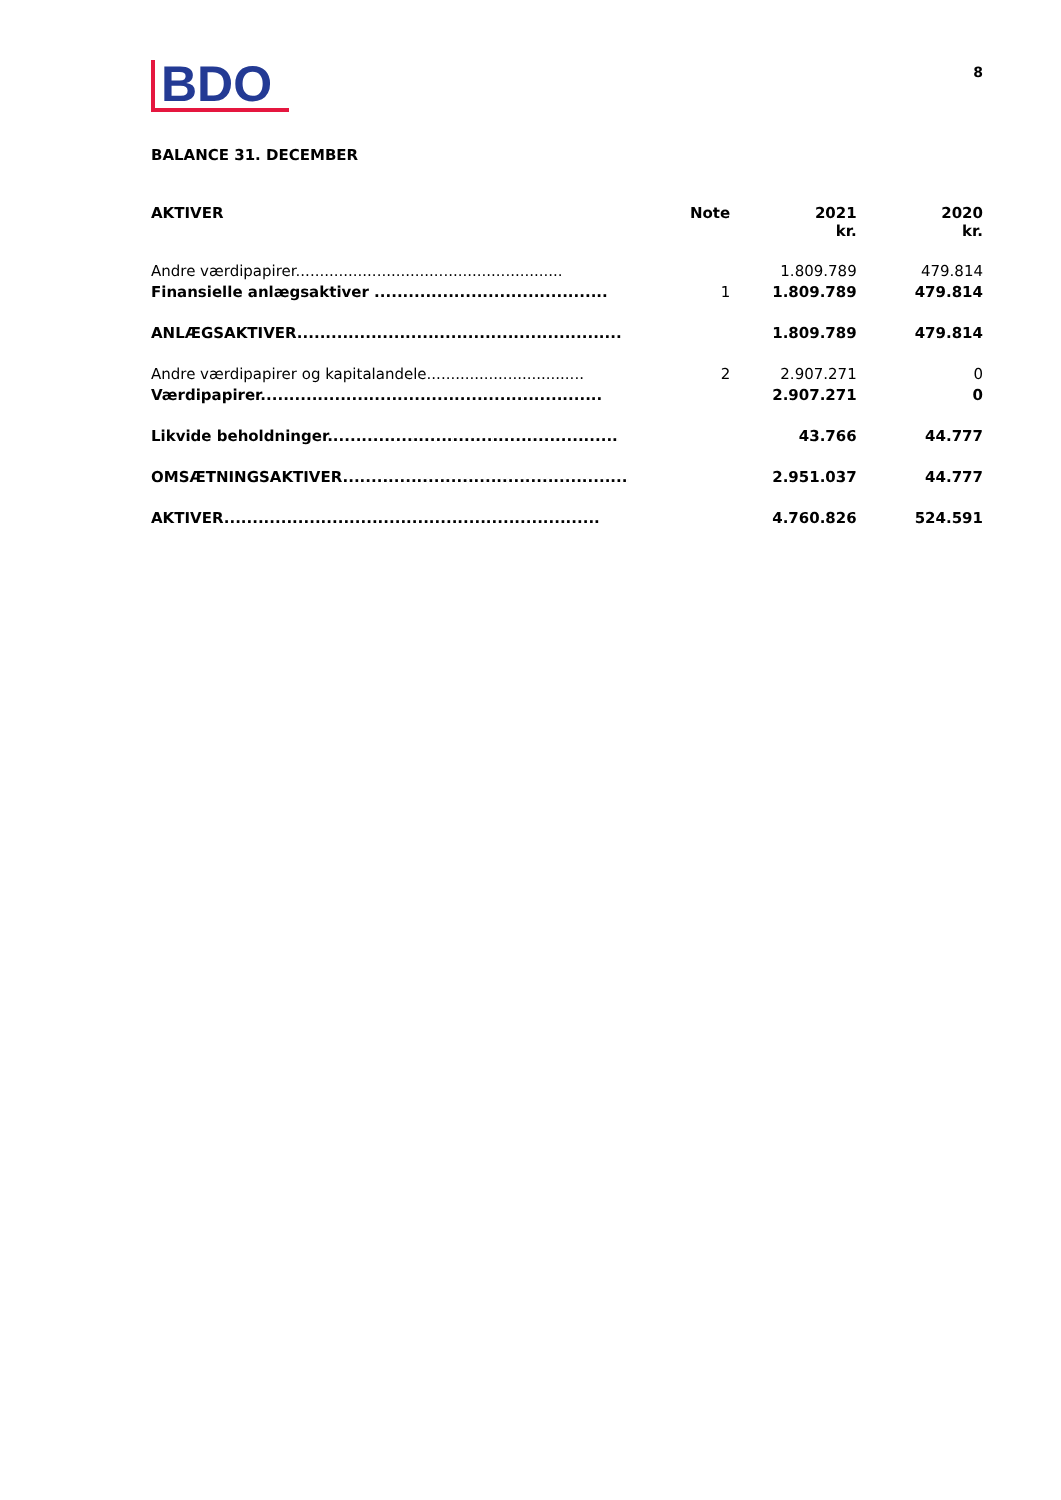BDO
8
BALANCE 31. DECEMBER
| AKTIVER | Note | 2021 kr. | 2020 kr. |
| --- | --- | --- | --- |
| Andre værdipapirer........................................................ | | 1.809.789 | 479.814 |
| Finansielle anlægsaktiver ......................................... | 1 | 1.809.789 | 479.814 |
| ANLÆGSAKTIVER......................................................... | | 1.809.789 | 479.814 |
| Andre værdipapirer og kapitalandele................................. | 2 | 2.907.271 | 0 |
| Værdipapirer............................................................ | | 2.907.271 | 0 |
| Likvide beholdninger................................................... | | 43.766 | 44.777 |
| OMSÆTNINGSAKTIVER.................................................. | | 2.951.037 | 44.777 |
| AKTIVER.................................................................. | | 4.760.826 | 524.591 |